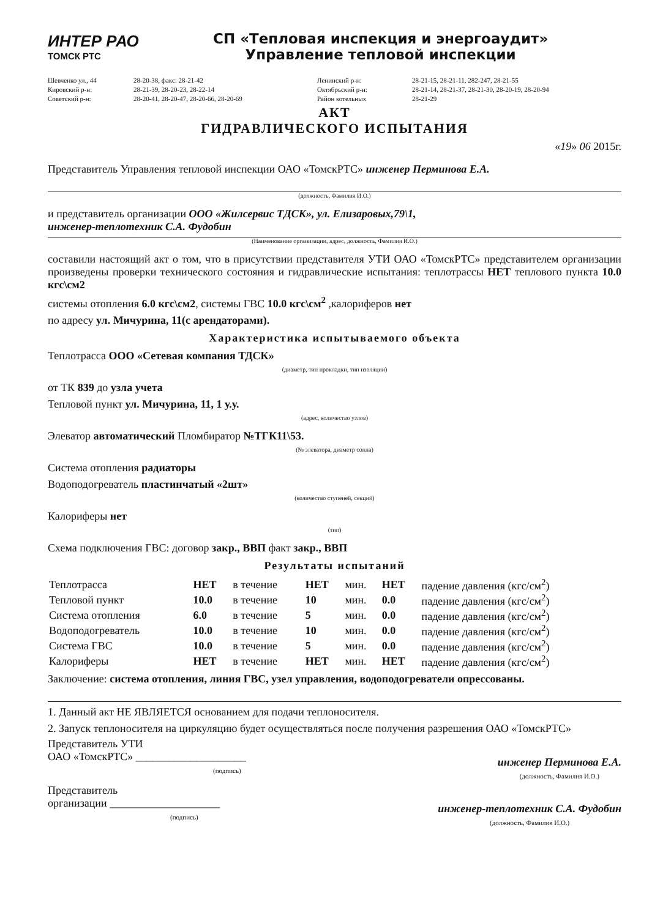ИНТЕР РАО
ТОМСК РТС
СП «Тепловая инспекция и энергоаудит»
Управление тепловой инспекции
Шевченко ул., 44 28-20-38, факс: 28-21-42 Ленинский р-н: 28-21-15, 28-21-11, 282-247, 28-21-55 Кировский р-н: 28-21-39, 28-20-23, 28-22-14 Октябрьский р-н: 28-21-14, 28-21-37, 28-21-30, 28-20-19, 28-20-94 Советский р-н: 28-20-41, 28-20-47, 28-20-66, 28-20-69 Район котельных 28-21-29
АКТ
ГИДРАВЛИЧЕСКОГО ИСПЫТАНИЯ
«19» 06 2015г.
Представитель Управления тепловой инспекции ОАО «ТомскРТС» инженер Перминова Е.А.
(должность, Фамилия И.О.)
и представитель организации ООО «Жилсервис ТДСК», ул. Елизаровых,79\1,
инженер-теплотехник С.А. Фудобин
(Наименование организации, адрес, должность, Фамилия И.О.)
составили настоящий акт о том, что в присутствии представителя УТИ ОАО «ТомскРТС» представителем организации произведены проверки технического состояния и гидравлические испытания: теплотрассы НЕТ теплового пункта 10.0 кгс\см2
системы отопления 6.0 кгс\см2, системы ГВС 10.0 кгс\см<sup>2</sup> ,калориферов нет
по адресу ул. Мичурина, 11(с арендаторами).
Характеристика испытываемого объекта
Теплотрасса ООО «Сетевая компания ТДСК»
(диаметр, тип прокладки, тип изоляции)
от ТК 839 до узла учета
Тепловой пункт ул. Мичурина, 11, 1 у.у.
(адрес, количество узлов)
Элеватор автоматический Пломбиратор №ТГК11\53.
(№ элеватора, диаметр сопла)
Система отопления радиаторы
Водоподогреватель пластинчатый «2шт»
(количество ступеней, секций)
Калориферы нет
(тип)
Схема подключения ГВС: договор закр., ВВП факт закр., ВВП
Результаты испытаний
| Теплотрасса | НЕТ | в течение | НЕТ | мин. | НЕТ | падение давления (кгс/см<sup>2</sup>) |
| Тепловой пункт | 10.0 | в течение | 10 | мин. | 0.0 | падение давления (кгс/см<sup>2</sup>) |
| Система отопления | 6.0 | в течение | 5 | мин. | 0.0 | падение давления (кгс/см<sup>2</sup>) |
| Водоподогреватель | 10.0 | в течение | 10 | мин. | 0.0 | падение давления (кгс/см<sup>2</sup>) |
| Система ГВС | 10.0 | в течение | 5 | мин. | 0.0 | падение давления (кгс/см<sup>2</sup>) |
| Калориферы | НЕТ | в течение | НЕТ | мин. | НЕТ | падение давления (кгс/см<sup>2</sup>) |
Заключение: система отопления, линия ГВС, узел управления, водоподогреватели опрессованы.
1. Данный акт НЕ ЯВЛЯЕТСЯ основанием для подачи теплоносителя.
2. Запуск теплоносителя на циркуляцию будет осуществляться после получения разрешения ОАО «ТомскРТС»
Представитель УТИ
ОАО «ТомскРТС» ____________________
(подпись)
инженер Перминова Е.А.
(должность, Фамилия И.О.)
Представитель
организации ____________________
(подпись)
инженер-теплотехник С.А. Фудобин
(должность, Фамилия И.О.)